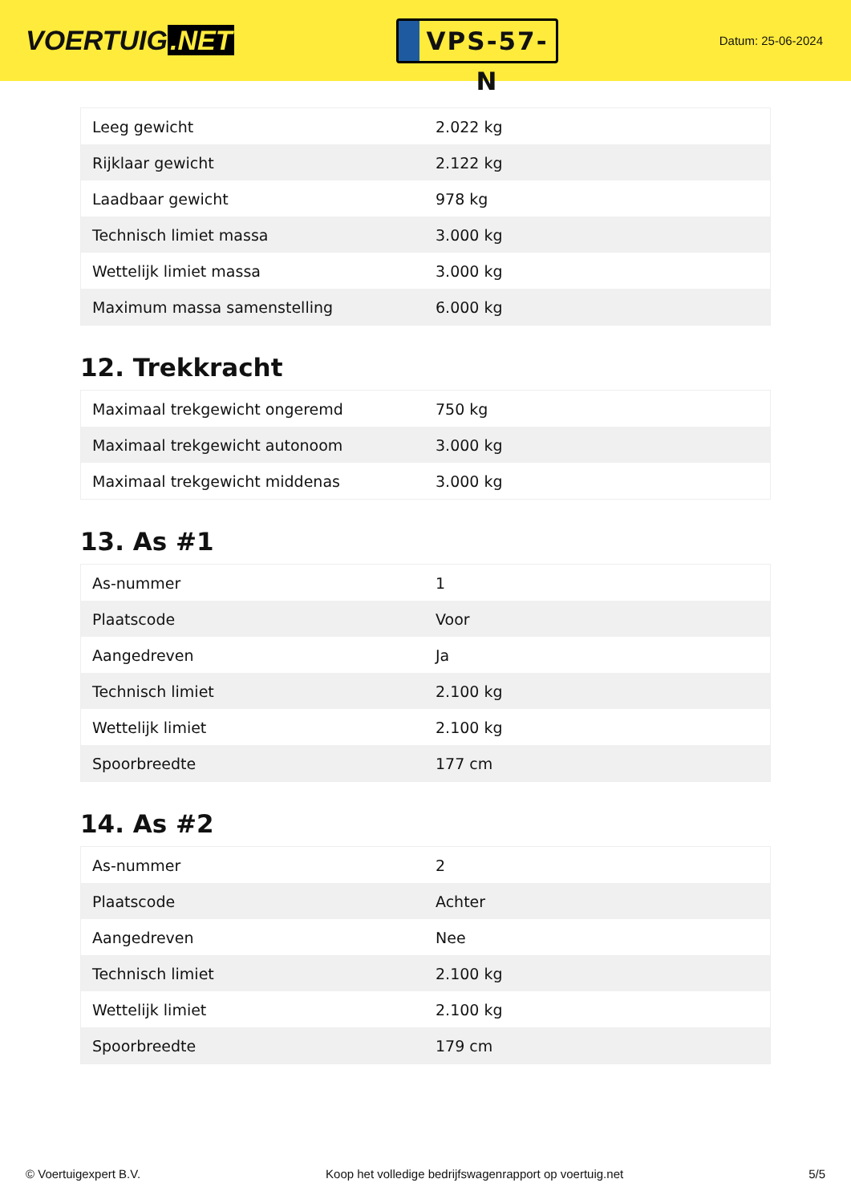VOERTUIG.NET
VPS-57-N
Datum: 25-06-2024
| Leeg gewicht | 2.022 kg |
| Rijklaar gewicht | 2.122 kg |
| Laadbaar gewicht | 978 kg |
| Technisch limiet massa | 3.000 kg |
| Wettelijk limiet massa | 3.000 kg |
| Maximum massa samenstelling | 6.000 kg |
12. Trekkracht
| Maximaal trekgewicht ongeremd | 750 kg |
| Maximaal trekgewicht autonoom | 3.000 kg |
| Maximaal trekgewicht middenas | 3.000 kg |
13. As #1
| As-nummer | 1 |
| Plaatscode | Voor |
| Aangedreven | Ja |
| Technisch limiet | 2.100 kg |
| Wettelijk limiet | 2.100 kg |
| Spoorbreedte | 177 cm |
14. As #2
| As-nummer | 2 |
| Plaatscode | Achter |
| Aangedreven | Nee |
| Technisch limiet | 2.100 kg |
| Wettelijk limiet | 2.100 kg |
| Spoorbreedte | 179 cm |
© Voertuigexpert B.V. Koop het volledige bedrijfswagenrapport op voertuig.net 5/5